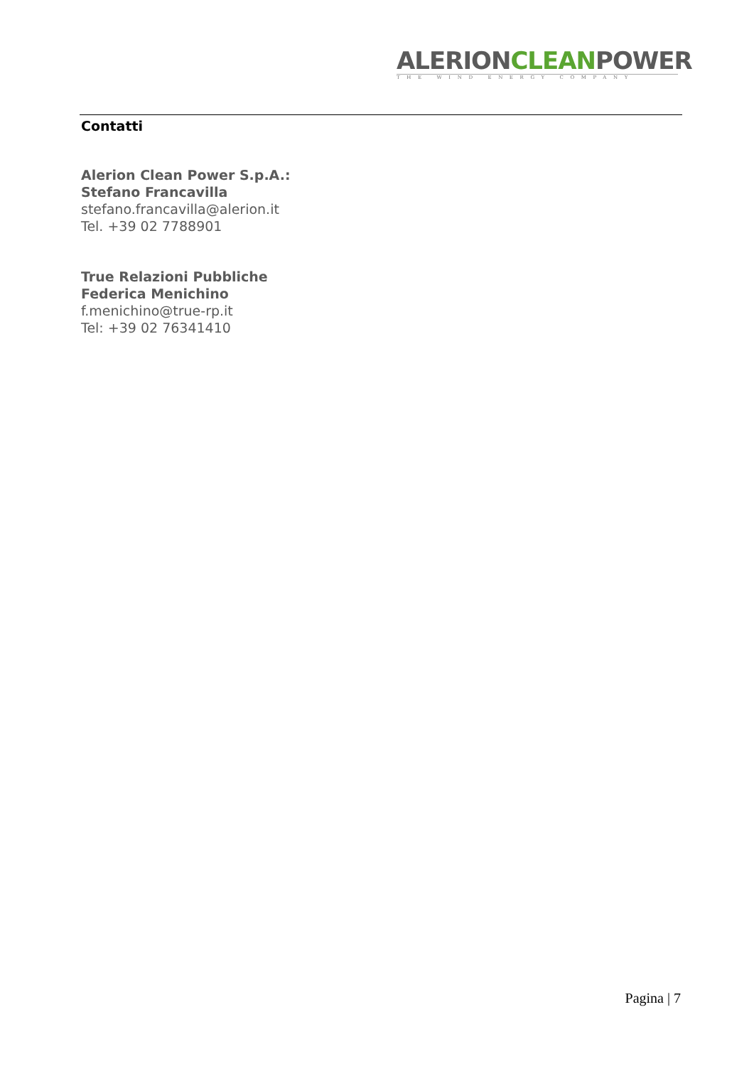ALERIONCLEANPOWER
THE WIND ENERGY COMPANY
Contatti
Alerion Clean Power S.p.A.:
Stefano Francavilla
stefano.francavilla@alerion.it
Tel. +39 02 7788901
True Relazioni Pubbliche
Federica Menichino
f.menichino@true-rp.it
Tel: +39 02 76341410
Pagina | 7